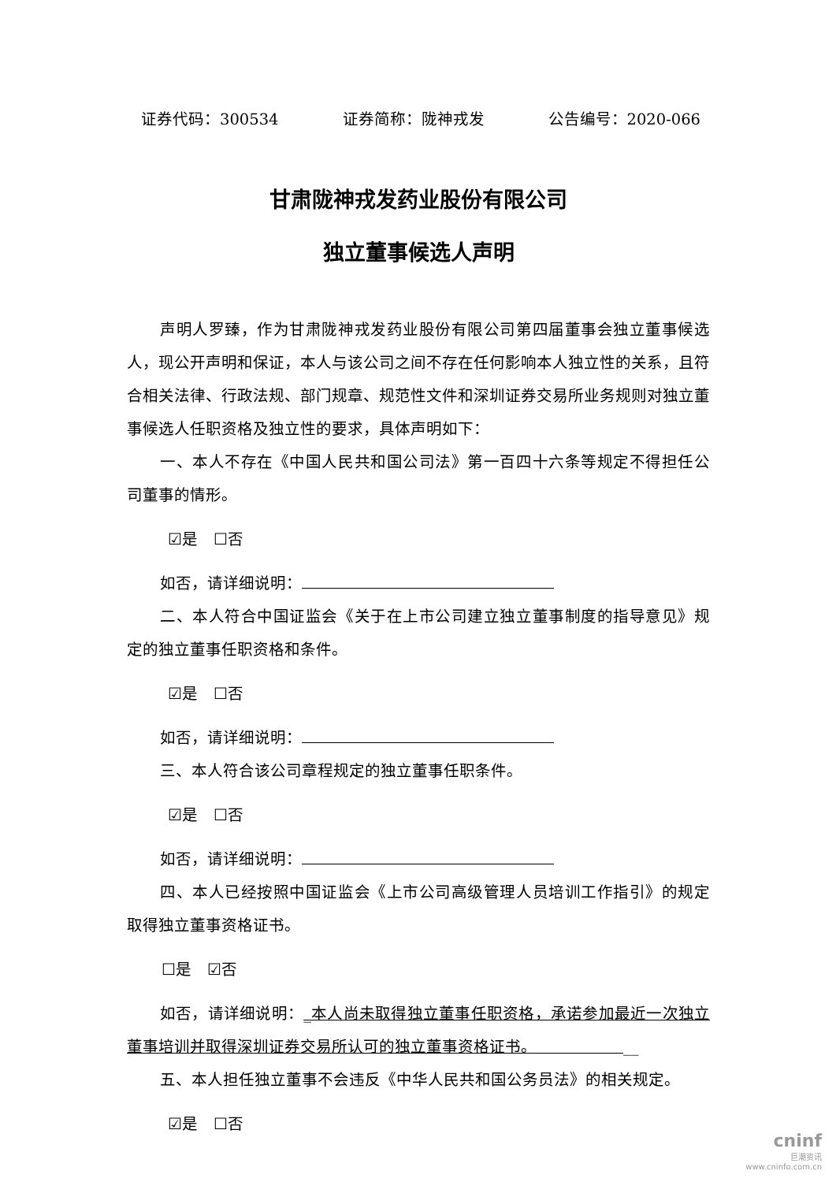证券代码：300534 证券简称：陇神戎发 公告编号：2020-066
甘肃陇神戎发药业股份有限公司
独立董事候选人声明
声明人罗臻，作为甘肃陇神戎发药业股份有限公司第四届董事会独立董事候选人，现公开声明和保证，本人与该公司之间不存在任何影响本人独立性的关系，且符合相关法律、行政法规、部门规章、规范性文件和深圳证券交易所业务规则对独立董事候选人任职资格及独立性的要求，具体声明如下：
一、本人不存在《中国人民共和国公司法》第一百四十六条等规定不得担任公司董事的情形。
☑是　☐否
如否，请详细说明：
二、本人符合中国证监会《关于在上市公司建立独立董事制度的指导意见》规定的独立董事任职资格和条件。
☑是　☐否
如否，请详细说明：
三、本人符合该公司章程规定的独立董事任职条件。
☑是　☐否
如否，请详细说明：
四、本人已经按照中国证监会《上市公司高级管理人员培训工作指引》的规定取得独立董事资格证书。
☐是　☑否
如否，请详细说明：_本人尚未取得独立董事任职资格，承诺参加最近一次独立董事培训并取得深圳证券交易所认可的独立董事资格证书。　　　　　　__
五、本人担任独立董事不会违反《中华人民共和国公务员法》的相关规定。
☑是　☐否
cninf
巨潮资讯
www.cninfo.com.cn